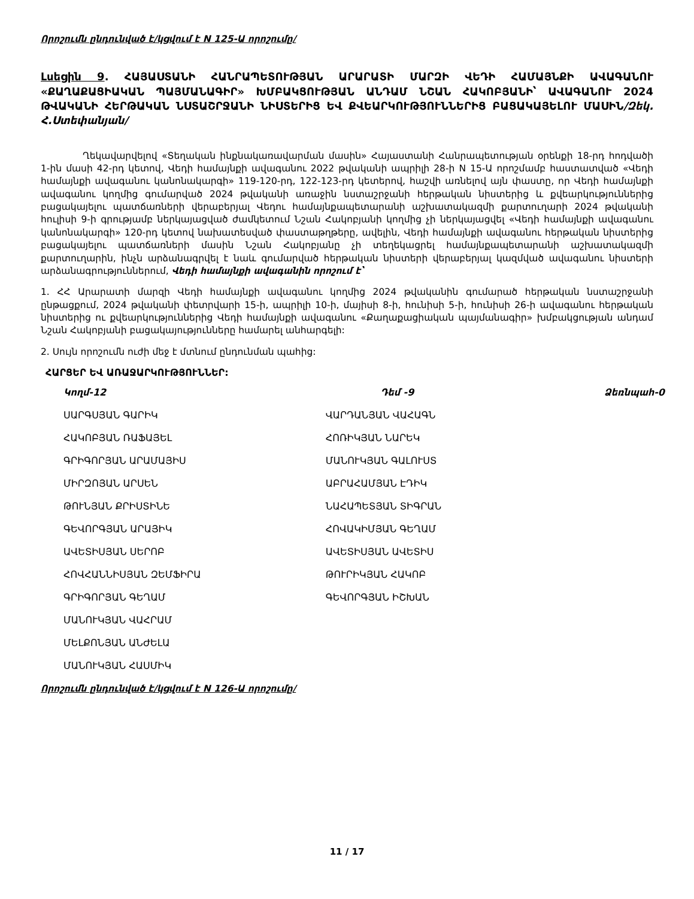Որոշումն ընդունված է/կցվում է N 125-Ա որոշումը/
Լսեցին 9. ՀԱՅԱՍՏԱՆԻ ՀԱՆՐԱՊԵՏՈՒԹՅԱՆ ԱՐԱՐԱՏԻ ՄԱՐԶԻ ՎԵԴԻ ՀԱՄԱՅՆՔԻ ԱՎԱԳԱՆՈՒ «ՔԱՂԱՔԱՑԻԱԿԱՆ ՊԱՅՄԱՆԱԳԻՐ» ԽՄԲԱԿՑՈՒԹՅԱՆ ԱՆԴԱՄ ՆՇԱՆ ՀԱԿՈԲՅԱՆԻ՝ ԱՎԱԳԱՆՈՒ 2024 ԹՎԱԿԱՆԻ ՀԵՐԹԱԿԱՆ ՆՍՏԱՇՐՋԱՆԻ ՆԻՍՏԵՐԻՑ ԵՎ ՔՎԵԱՐԿՈՒԹՅՈՒՆՆԵՐԻՑ ԲԱՑԱԿԱՅԵԼՈՒ ՄԱՍԻՆ/Զեկ. Հ.Ստեփանյան/
Ղեկավարվելով «Տեղական ինքնակառավարման մասին» Հայաստանի Հանրապետության օրենքի 18-րդ հոդվածի 1-ին մասի 42-րդ կետով, Վեդի համայնքի ավագանու 2022 թվականի ապրիլի 28-ի N 15-Ա որոշմամբ հաստատված «Վեդի համայնքի ավագանու կանոնակարգի» 119-120-րդ, 122-123-րդ կետերով, հաշվի առնելով այն փաստը, որ Վեդի համայնքի ավագանու կողմից գումարված 2024 թվականի առաջին նստաշրջանի հերթական նիստերից և քվեարկություններից բացակայելու պատճառների վերաբերյալ Վեդու համայնքապետարանի աշխատակազմի քարտուղարի 2024 թվականի հուլիսի 9-ի գրությամբ ներկայացված ժամկետում Նշան Հակոբյանի կողմից չի ներկայացվել «Վեդի համայնքի ավագանու կանոնակարգի» 120-րդ կետով նախատեսված փաստաթղթերը, ավելին, Վեդի համայնքի ավագանու հերթական նիստերից բացակայելու պատճառների մասին Նշան Հակոբյանը չի տեղեկացրել համայնքապետարանի աշխատակազմի քարտուղարին, ինչն արձանագրվել է նաև գումարված հերթական նիստերի վերաբերյալ կազմված ավագանու նիստերի արձանագրություններում, Վեդի համայնքի ավագանին որոշում է՝
1. ՀՀ Արարատի մարզի Վեդի համայնքի ավագանու կողմից 2024 թվականին գումարած հերթական նստաշրջանի ընթացքում, 2024 թվականի փետրվարի 15-ի, ապրիլի 10-ի, մայիսի 8-ի, հունիսի 5-ի, հունիսի 26-ի ավագանու հերթական նիստերից ու քվեարկություններից Վեդի համայնքի ավագանու «Քաղաքացիական պայմանագիր» խմբակցության անդամ Նշան Հակոբյանի բացակայությունները համարել անհարգելի:
2. Սույն որոշումն ուժի մեջ է մտնում ընդունման պահից:
ՀԱՐՑԵՐ ԵՎ ԱՌԱՋԱՐԿՈՒԹՅՈՒՆՆԵՐ:
| Կողմ-12 | Դեմ -9 | Ձեռնպահ-0 |
| --- | --- | --- |
| ՍԱՐԳՍՅԱՆ ԳԱՐԻԿ | ՎԱՐԴԱՆՅԱՆ ՎԱՀԱԳՆ | |
| ՀԱԿՈԲՅԱՆ ՌԱՖԱՅԵԼ | ՀՈՌԻԿՅԱՆ ՆԱՐԵԿ | |
| ԳՐԻԳՈՐՅԱՆ ԱՐԱՄԱՅԻՍ | ՄԱՆՈՒԿՅԱՆ ԳԱԼՈՒՍՏ | |
| ՄԻՐԶՈՅԱՆ ԱՐՍԵՆ | ԱԲՐԱՀԱՄՅԱՆ ԷԴԻԿ | |
| ԹՈՒՆՅԱՆ ՔՐԻՍՏԻՆԵ | ՆԱՀԱՊԵՏՅԱՆ ՏԻԳՐԱՆ | |
| ԳԵՎՈՐԳՅԱՆ ԱՐԱՅԻԿ | ՀՈՎԱԿԻՄՅԱՆ ԳԵՂԱՄ | |
| ԱՎԵՏԻՍՅԱՆ ՍԵՐՈԲ | ԱՎԵՏԻՍՅԱՆ ԱՎԵՏԻՍ | |
| ՀՈՎՀԱՆՆԻՍՅԱՆ ԶԵՄՖԻՐԱ | ԹՈՒՐԻԿՅԱՆ ՀԱԿՈԲ | |
| ԳՐԻԳՈՐՅԱՆ ԳԵՂԱՄ | ԳԵՎՈՐԳՅԱՆ ԻՇԽԱՆ | |
| ՄԱՆՈՒԿՅԱՆ ՎԱՀՐԱՄ | | |
| ՄԵԼՔՈՆՅԱՆ ԱՆԺԵԼԱ | | |
| ՄԱՆՈՒԿՅԱՆ ՀԱՍՄԻԿ | | |
Որոշումն ընդունված է/կցվում է N 126-Ա որոշումը/
11 / 17